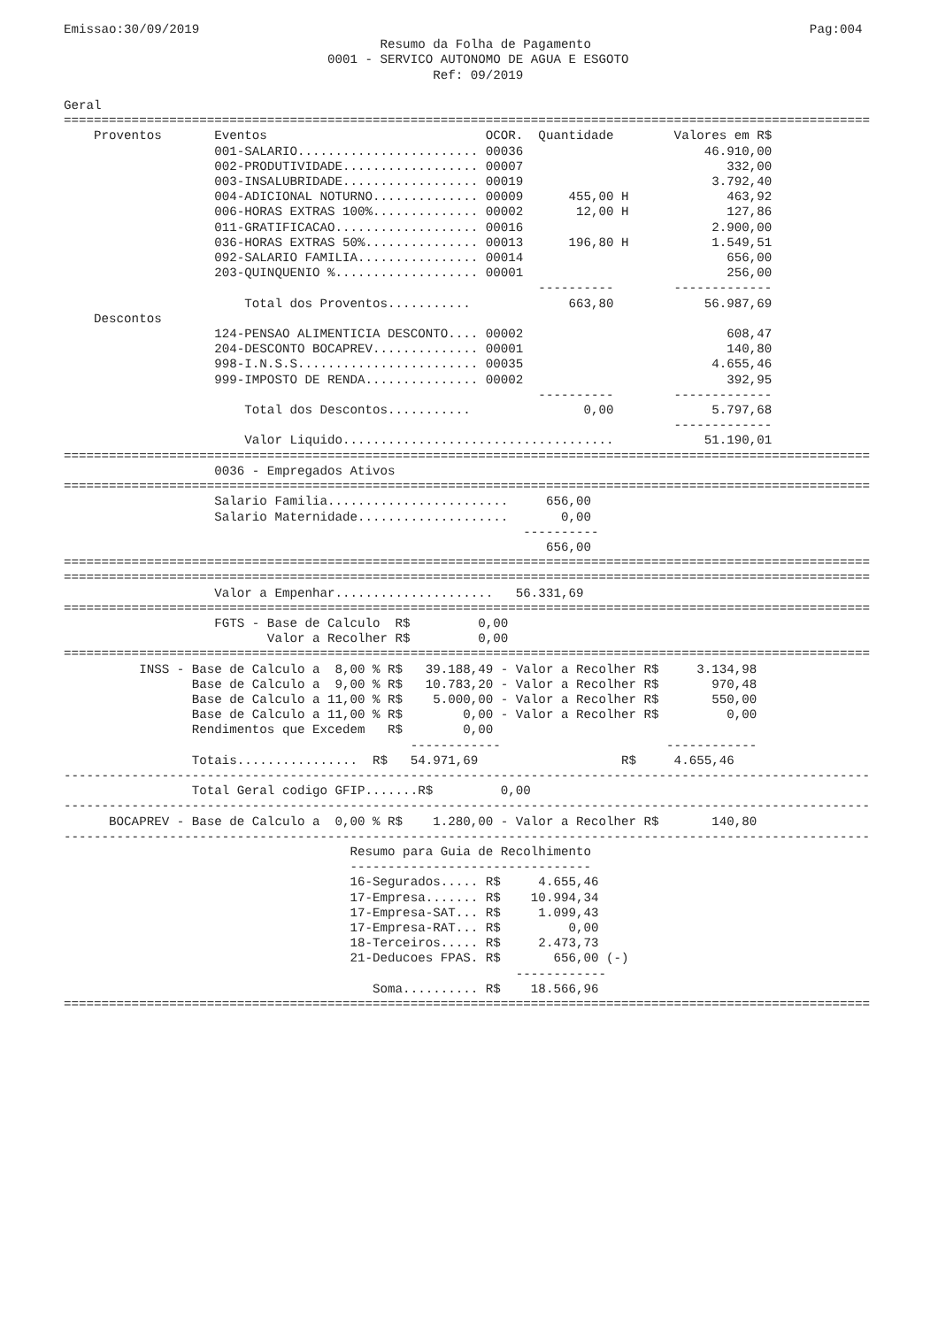Emissao:30/09/2019                                                                                 Pag:004
                                          Resumo da Folha de Pagamento
                                   0001 - SERVICO AUTONOMO DE AGUA E ESGOTO
                                                 Ref: 09/2019

Geral
===========================================================================================================
    Proventos       Eventos                             OCOR.  Quantidade        Valores em R$
                    001-SALARIO........................ 00036                        46.910,00
                    002-PRODUTIVIDADE.................. 00007                           332,00
                    003-INSALUBRIDADE.................. 00019                         3.792,40
                    004-ADICIONAL NOTURNO.............. 00009      455,00 H             463,92
                    006-HORAS EXTRAS 100%.............. 00002       12,00 H             127,86
                    011-GRATIFICACAO................... 00016                         2.900,00
                    036-HORAS EXTRAS 50%............... 00013      196,80 H           1.549,51
                    092-SALARIO FAMILIA................ 00014                           656,00
                    203-QUINQUENIO %................... 00001                           256,00
                                                               ----------        -------------
                        Total dos Proventos...........             663,80            56.987,69
    Descontos
                    124-PENSAO ALIMENTICIA DESCONTO.... 00002                           608,47
                    204-DESCONTO BOCAPREV.............. 00001                           140,80
                    998-I.N.S.S........................ 00035                         4.655,46
                    999-IMPOSTO DE RENDA............... 00002                           392,95
                                                               ----------        -------------
                        Total dos Descontos...........               0,00             5.797,68
                                                                                 -------------
                        Valor Liquido....................................            51.190,01
===========================================================================================================
                    0036 - Empregados Ativos
===========================================================================================================
                    Salario Familia........................     656,00
                    Salario Maternidade....................       0,00
                                                             ----------
                                                                656,00
===========================================================================================================
===========================================================================================================
                    Valor a Empenhar.....................   56.331,69
===========================================================================================================
                    FGTS - Base de Calculo  R$         0,00
                           Valor a Recolher R$         0,00
===========================================================================================================
          INSS - Base de Calculo a  8,00 % R$   39.188,49 - Valor a Recolher R$     3.134,98
                 Base de Calculo a  9,00 % R$   10.783,20 - Valor a Recolher R$       970,48
                 Base de Calculo a 11,00 % R$    5.000,00 - Valor a Recolher R$       550,00
                 Base de Calculo a 11,00 % R$        0,00 - Valor a Recolher R$         0,00
                 Rendimentos que Excedem   R$        0,00
                                              ------------                      ------------
                 Totais................  R$   54.971,69                   R$     4.655,46
-----------------------------------------------------------------------------------------------------------
                 Total Geral codigo GFIP.......R$         0,00
-----------------------------------------------------------------------------------------------------------
      BOCAPREV - Base de Calculo a  0,00 % R$    1.280,00 - Valor a Recolher R$       140,80
-----------------------------------------------------------------------------------------------------------
                                      Resumo para Guia de Recolhimento
                                      --------------------------------
                                      16-Segurados..... R$     4.655,46
                                      17-Empresa....... R$    10.994,34
                                      17-Empresa-SAT... R$     1.099,43
                                      17-Empresa-RAT... R$         0,00
                                      18-Terceiros..... R$     2.473,73
                                      21-Deducoes FPAS. R$       656,00 (-)
                                                            ------------
                                         Soma.......... R$    18.566,96
===========================================================================================================